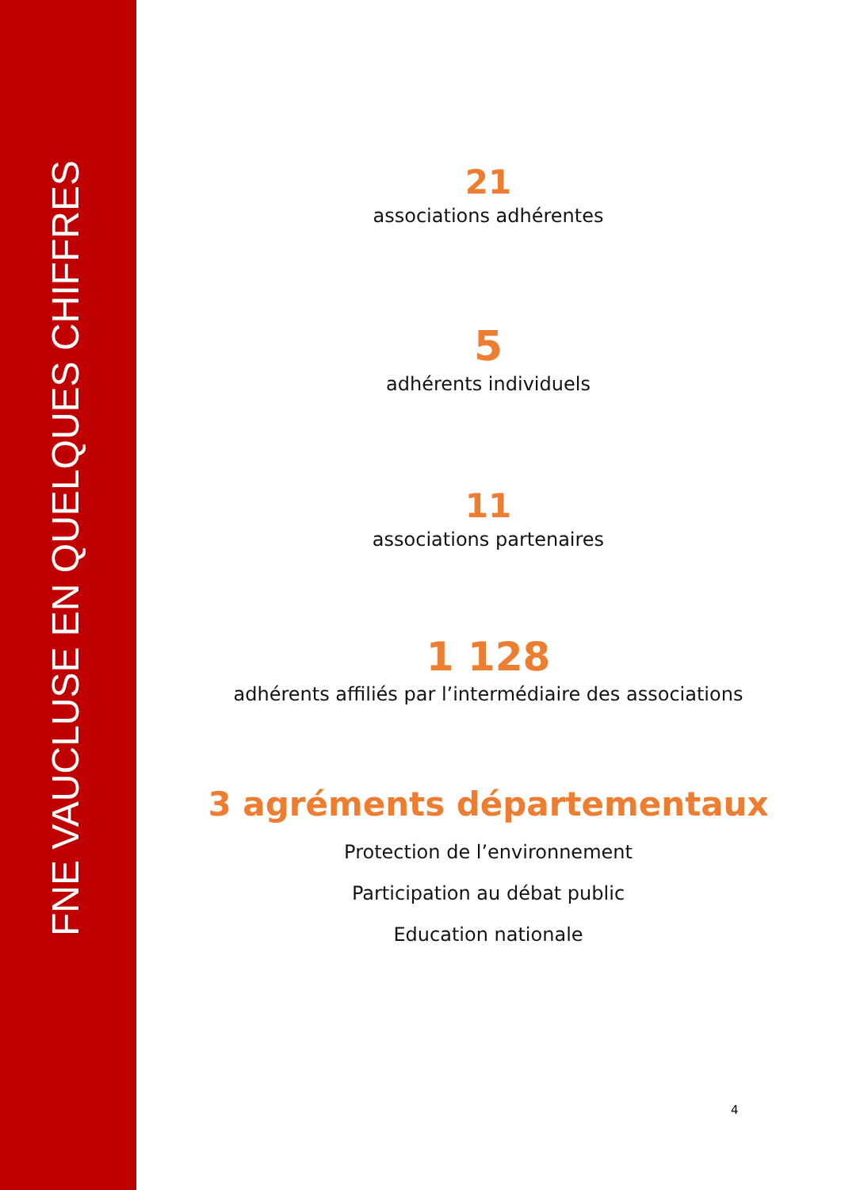FNE VAUCLUSE EN QUELQUES CHIFFRES
21
associations adhérentes
5
adhérents individuels
11
associations partenaires
1 128
adhérents affiliés par l’intermédiaire des associations
3 agréments départementaux
Protection de l’environnement
Participation au débat public
Education nationale
4